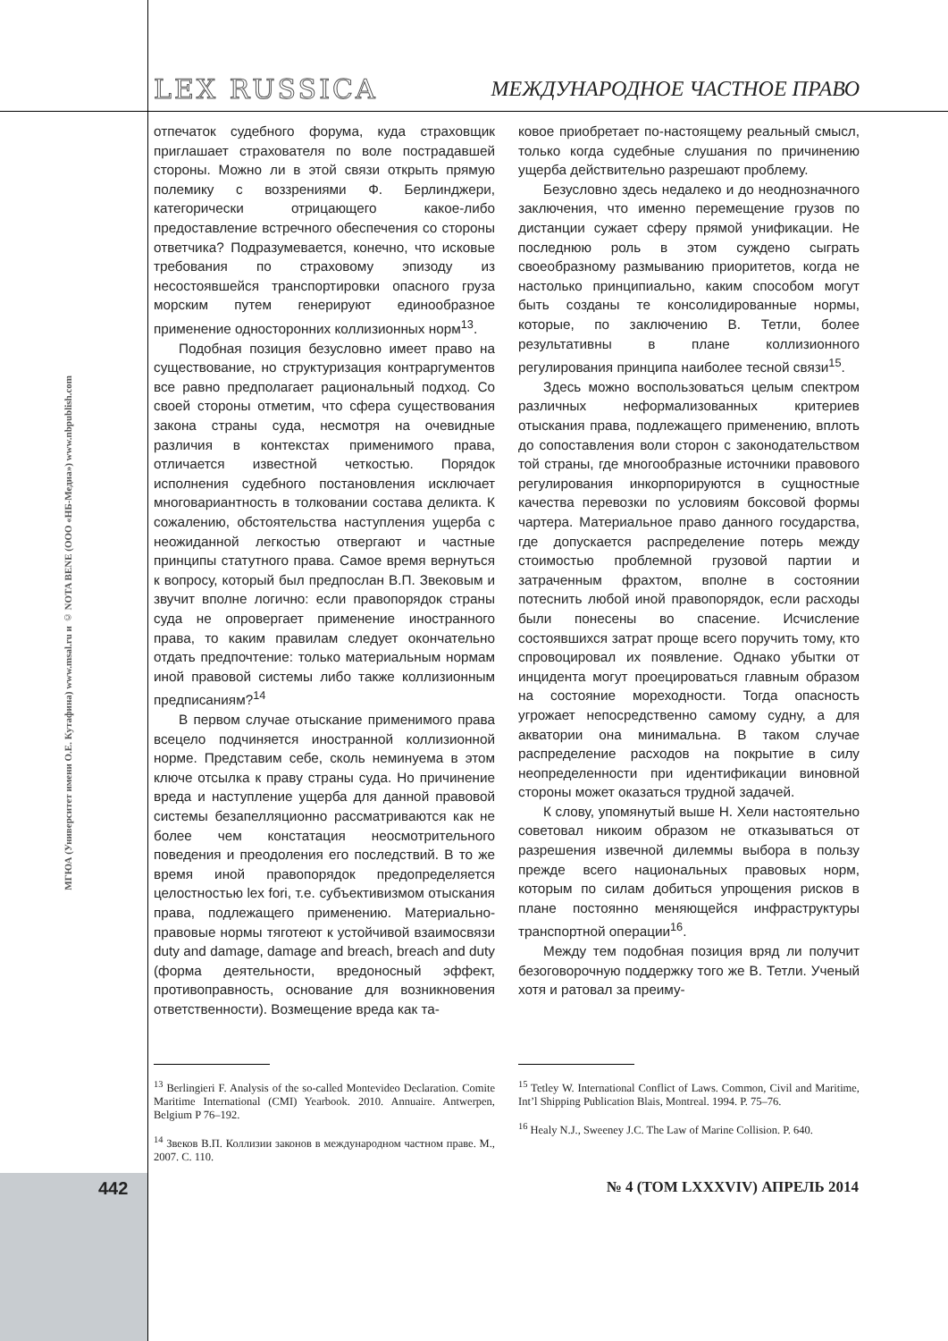LEX RUSSICA МЕЖДУНАРОДНОЕ ЧАСТНОЕ ПРАВО
МГЮА (Университет имени О.Е. Кутафина) www.msal.ru и © NOTA BENE (ООО «НБ-Медиа») www.nbpublish.com
отпечаток судебного форума, куда страховщик приглашает страхователя по воле пострадавшей стороны. Можно ли в этой связи открыть прямую полемику с воззрениями Ф. Берлинджери, категорически отрицающего какое-либо предоставление встречного обеспечения со стороны ответчика? Подразумевается, конечно, что исковые требования по страховому эпизоду из несостоявшейся транспортировки опасного груза морским путем генерируют единообразное применение односторонних коллизионных норм<sup>13</sup>.
Подобная позиция безусловно имеет право на существование, но структуризация контраргументов все равно предполагает рациональный подход. Со своей стороны отметим, что сфера существования закона страны суда, несмотря на очевидные различия в контекстах применимого права, отличается известной четкостью. Порядок исполнения судебного постановления исключает многовариантность в толковании состава деликта. К сожалению, обстоятельства наступления ущерба с неожиданной легкостью отвергают и частные принципы статутного права. Самое время вернуться к вопросу, который был предпослан В.П. Звековым и звучит вполне логично: если правопорядок страны суда не опровергает применение иностранного права, то каким правилам следует окончательно отдать предпочтение: только материальным нормам иной правовой системы либо также коллизионным предписаниям?<sup>14</sup>
В первом случае отыскание применимого права всецело подчиняется иностранной коллизионной норме. Представим себе, сколь неминуема в этом ключе отсылка к праву страны суда. Но причинение вреда и наступление ущерба для данной правовой системы безапелляционно рассматриваются как не более чем констатация неосмотрительного поведения и преодоления его последствий. В то же время иной правопорядок предопределяется целостностью lex fori, т.е. субъективизмом отыскания права, подлежащего применению. Материально-правовые нормы тяготеют к устойчивой взаимосвязи duty and damage, damage and breach, breach and duty (форма деятельности, вредоносный эффект, противоправность, основание для возникновения ответственности). Возмещение вреда как та-
ковое приобретает по-настоящему реальный смысл, только когда судебные слушания по причинению ущерба действительно разрешают проблему.
Безусловно здесь недалеко и до неоднозначного заключения, что именно перемещение грузов по дистанции сужает сферу прямой унификации. Не последнюю роль в этом суждено сыграть своеобразному размыванию приоритетов, когда не настолько принципиально, каким способом могут быть созданы те консолидированные нормы, которые, по заключению В. Тетли, более результативны в плане коллизионного регулирования принципа наиболее тесной связи<sup>15</sup>.
Здесь можно воспользоваться целым спектром различных неформализованных критериев отыскания права, подлежащего применению, вплоть до сопоставления воли сторон с законодательством той страны, где многообразные источники правового регулирования инкорпорируются в сущностные качества перевозки по условиям боксовой формы чартера. Материальное право данного государства, где допускается распределение потерь между стоимостью проблемной грузовой партии и затраченным фрахтом, вполне в состоянии потеснить любой иной правопорядок, если расходы были понесены во спасение. Исчисление состоявшихся затрат проще всего поручить тому, кто спровоцировал их появление. Однако убытки от инцидента могут проецироваться главным образом на состояние мореходности. Тогда опасность угрожает непосредственно самому судну, а для акватории она минимальна. В таком случае распределение расходов на покрытие в силу неопределенности при идентификации виновной стороны может оказаться трудной задачей.
К слову, упомянутый выше Н. Хели настоятельно советовал никоим образом не отказываться от разрешения извечной дилеммы выбора в пользу прежде всего национальных правовых норм, которым по силам добиться упрощения рисков в плане постоянно меняющейся инфраструктуры транспортной операции<sup>16</sup>.
Между тем подобная позиция вряд ли получит безоговорочную поддержку того же В. Тетли. Ученый хотя и ратовал за преиму-
<sup>13</sup> Berlingieri F. Analysis of the so-called Montevideo Declaration. Comite Maritime International (CMI) Yearbook. 2010. Annuaire. Antwerpen, Belgium P 76–192.
<sup>14</sup> Звеков В.П. Коллизии законов в международном частном праве. М., 2007. С. 110.
<sup>15</sup> Tetley W. International Conflict of Laws. Common, Civil and Maritime, Int’l Shipping Publication Blais, Montreal. 1994. P. 75–76.
<sup>16</sup> Healy N.J., Sweeney J.C. The Law of Marine Collision. P. 640.
442 № 4 (ТОМ LXXXVIV) АПРЕЛЬ 2014